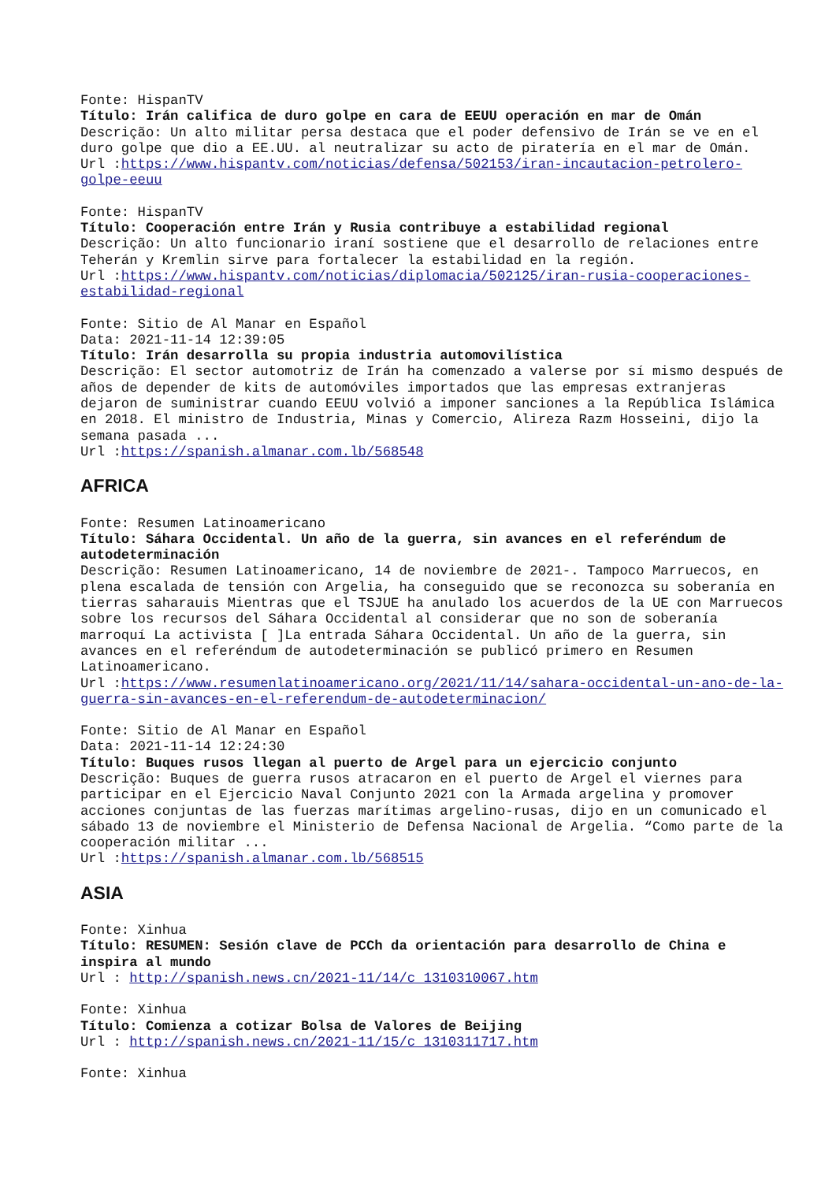Fonte: HispanTV
Título: Irán califica de duro golpe en cara de EEUU operación en mar de Omán
Descrição: Un alto militar persa destaca que el poder defensivo de Irán se ve en el duro golpe que dio a EE.UU. al neutralizar su acto de piratería en el mar de Omán.
Url :https://www.hispantv.com/noticias/defensa/502153/iran-incautacion-petrolero-golpe-eeuu
Fonte: HispanTV
Título: Cooperación entre Irán y Rusia contribuye a estabilidad regional
Descrição: Un alto funcionario iraní sostiene que el desarrollo de relaciones entre Teherán y Kremlin sirve para fortalecer la estabilidad en la región.
Url :https://www.hispantv.com/noticias/diplomacia/502125/iran-rusia-cooperaciones-estabilidad-regional
Fonte: Sitio de Al Manar en Español
Data: 2021-11-14 12:39:05
Título: Irán desarrolla su propia industria automovilística
Descrição: El sector automotriz de Irán ha comenzado a valerse por sí mismo después de años de depender de kits de automóviles importados que las empresas extranjeras dejaron de suministrar cuando EEUU volvió a imponer sanciones a la República Islámica en 2018. El ministro de Industria, Minas y Comercio, Alireza Razm Hosseini, dijo la semana pasada ...
Url :https://spanish.almanar.com.lb/568548
AFRICA
Fonte: Resumen Latinoamericano
Título: Sáhara Occidental. Un año de la guerra, sin avances en el referéndum de autodeterminación
Descrição: Resumen Latinoamericano, 14 de noviembre de 2021-. Tampoco Marruecos, en plena escalada de tensión con Argelia, ha conseguido que se reconozca su soberanía en tierras saharauis Mientras que el TSJUE ha anulado los acuerdos de la UE con Marruecos sobre los recursos del Sáhara Occidental al considerar que no son de soberanía marroquí La activista [ ]La entrada Sáhara Occidental. Un año de la guerra, sin avances en el referéndum de autodeterminación se publicó primero en Resumen Latinoamericano.
Url :https://www.resumenlatinoamericano.org/2021/11/14/sahara-occidental-un-ano-de-la-guerra-sin-avances-en-el-referendum-de-autodeterminacion/
Fonte: Sitio de Al Manar en Español
Data: 2021-11-14 12:24:30
Título: Buques rusos llegan al puerto de Argel para un ejercicio conjunto
Descrição: Buques de guerra rusos atracaron en el puerto de Argel el viernes para participar en el Ejercicio Naval Conjunto 2021 con la Armada argelina y promover acciones conjuntas de las fuerzas marítimas argelino-rusas, dijo en un comunicado el sábado 13 de noviembre el Ministerio de Defensa Nacional de Argelia. “Como parte de la cooperación militar ...
Url :https://spanish.almanar.com.lb/568515
ASIA
Fonte: Xinhua
Título: RESUMEN: Sesión clave de PCCh da orientación para desarrollo de China e inspira al mundo
Url : http://spanish.news.cn/2021-11/14/c_1310310067.htm
Fonte: Xinhua
Título: Comienza a cotizar Bolsa de Valores de Beijing
Url : http://spanish.news.cn/2021-11/15/c_1310311717.htm
Fonte: Xinhua